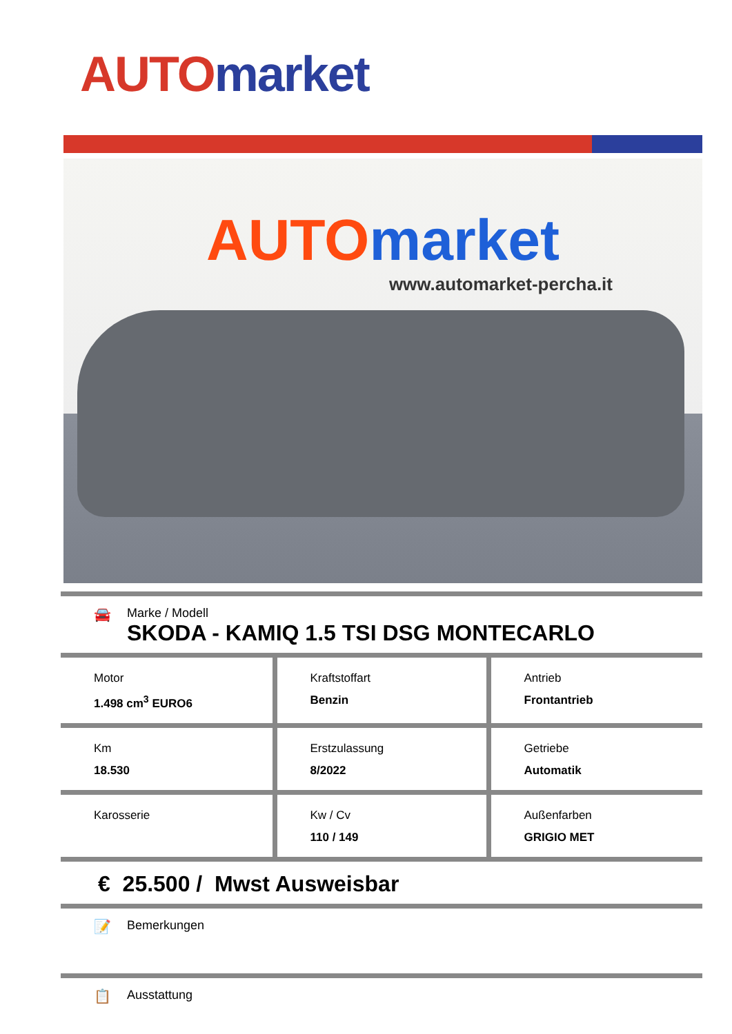AUTO market
AUTO market
www.automarket-percha.it
🚘 Marke / Modell
SKODA - KAMIQ 1.5 TSI DSG MONTECARLO
| Motor 1.498 cm<sup>3</sup> EURO6 | Kraftstoffart Benzin | Antrieb Frontantrieb |
| Km 18.530 | Erstzulassung 8/2022 | Getriebe Automatik |
| Karosserie | Kw / Cv 110 / 149 | Außenfarben GRIGIO MET |
€ 25.500 / Mwst Ausweisbar
📝 Bemerkungen
📋 Ausstattung